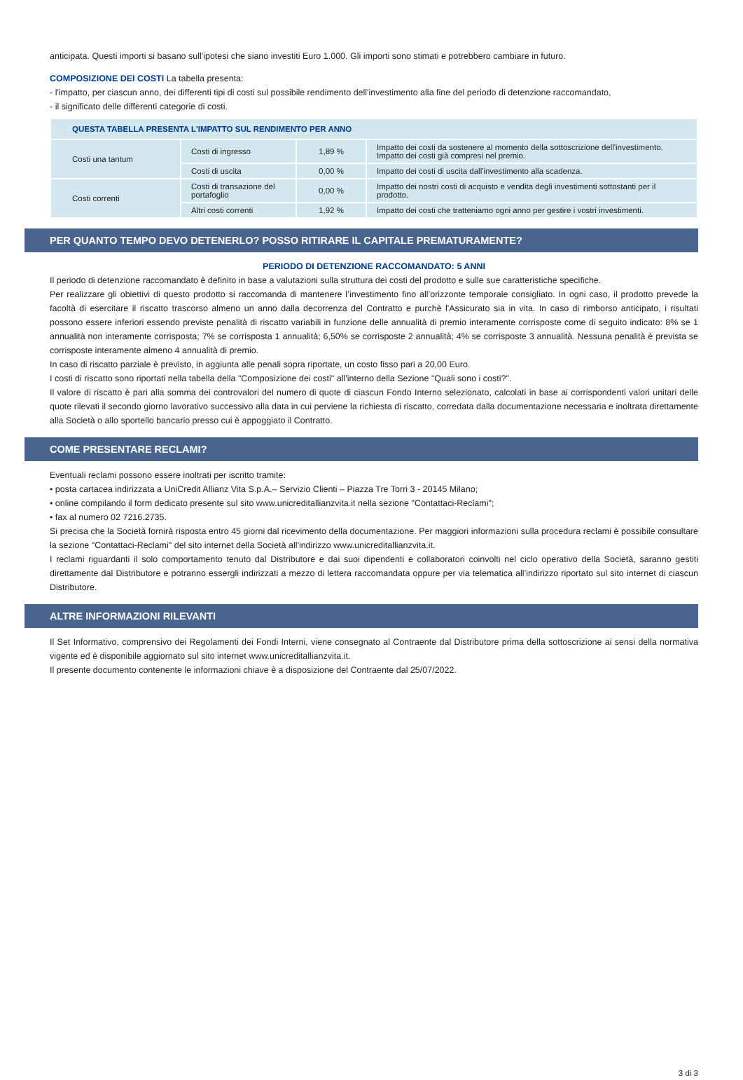anticipata. Questi importi si basano sull'ipotesi che siano investiti Euro 1.000. Gli importi sono stimati e potrebbero cambiare in futuro.
COMPOSIZIONE DEI COSTI La tabella presenta:
- l'impatto, per ciascun anno, dei differenti tipi di costi sul possibile rendimento dell'investimento alla fine del periodo di detenzione raccomandato,
- il significato delle differenti categorie di costi.
| QUESTA TABELLA PRESENTA L'IMPATTO SUL RENDIMENTO PER ANNO | | | |
| --- | --- | --- | --- |
| Costi una tantum | Costi di ingresso | 1,89 % | Impatto dei costi da sostenere al momento della sottoscrizione dell'investimento. Impatto dei costi già compresi nel premio. |
| | Costi di uscita | 0,00 % | Impatto dei costi di uscita dall'investimento alla scadenza. |
| Costi correnti | Costi di transazione del portafoglio | 0,00 % | Impatto dei nostri costi di acquisto e vendita degli investimenti sottostanti per il prodotto. |
| | Altri costi correnti | 1,92 % | Impatto dei costi che tratteniamo ogni anno per gestire i vostri investimenti. |
PER QUANTO TEMPO DEVO DETENERLO? POSSO RITIRARE IL CAPITALE PREMATURAMENTE?
PERIODO DI DETENZIONE RACCOMANDATO: 5 ANNI
Il periodo di detenzione raccomandato è definito in base a valutazioni sulla struttura dei costi del prodotto e sulle sue caratteristiche specifiche.
Per realizzare gli obiettivi di questo prodotto si raccomanda di mantenere l’investimento fino all’orizzonte temporale consigliato. In ogni caso, il prodotto prevede la facoltà di esercitare il riscatto trascorso almeno un anno dalla decorrenza del Contratto e purchè l'Assicurato sia in vita. In caso di rimborso anticipato, i risultati possono essere inferiori essendo previste penalità di riscatto variabili in funzione delle annualità di premio interamente corrisposte come di seguito indicato: 8% se 1 annualità non interamente corrisposta; 7% se corrisposta 1 annualità; 6,50% se corrisposte 2 annualità; 4% se corrisposte 3 annualità. Nessuna penalità è prevista se corrisposte interamente almeno 4 annualità di premio.
In caso di riscatto parziale è previsto, in aggiunta alle penali sopra riportate, un costo fisso pari a 20,00 Euro.
I costi di riscatto sono riportati nella tabella della "Composizione dei costi" all'interno della Sezione "Quali sono i costi?".
Il valore di riscatto è pari alla somma dei controvalori del numero di quote di ciascun Fondo Interno selezionato, calcolati in base ai corrispondenti valori unitari delle quote rilevati il secondo giorno lavorativo successivo alla data in cui perviene la richiesta di riscatto, corredata dalla documentazione necessaria e inoltrata direttamente alla Società o allo sportello bancario presso cui è appoggiato il Contratto.
COME PRESENTARE RECLAMI?
Eventuali reclami possono essere inoltrati per iscritto tramite:
• posta cartacea indirizzata a UniCredit Allianz Vita S.p.A.– Servizio Clienti – Piazza Tre Torri 3 - 20145 Milano;
• online compilando il form dedicato presente sul sito www.unicreditallianzvita.it nella sezione "Contattaci-Reclami";
• fax al numero 02 7216.2735.
Si precisa che la Società fornirà risposta entro 45 giorni dal ricevimento della documentazione. Per maggiori informazioni sulla procedura reclami è possibile consultare la sezione "Contattaci-Reclami" del sito internet della Società all'indirizzo www.unicreditallianzvita.it.
I reclami riguardanti il solo comportamento tenuto dal Distributore e dai suoi dipendenti e collaboratori coinvolti nel ciclo operativo della Società, saranno gestiti direttamente dal Distributore e potranno essergli indirizzati a mezzo di lettera raccomandata oppure per via telematica all’indirizzo riportato sul sito internet di ciascun Distributore.
ALTRE INFORMAZIONI RILEVANTI
Il Set Informativo, comprensivo dei Regolamenti dei Fondi Interni, viene consegnato al Contraente dal Distributore prima della sottoscrizione ai sensi della normativa vigente ed è disponibile aggiornato sul sito internet www.unicreditallianzvita.it.
Il presente documento contenente le informazioni chiave è a disposizione del Contraente dal 25/07/2022.
3 di 3